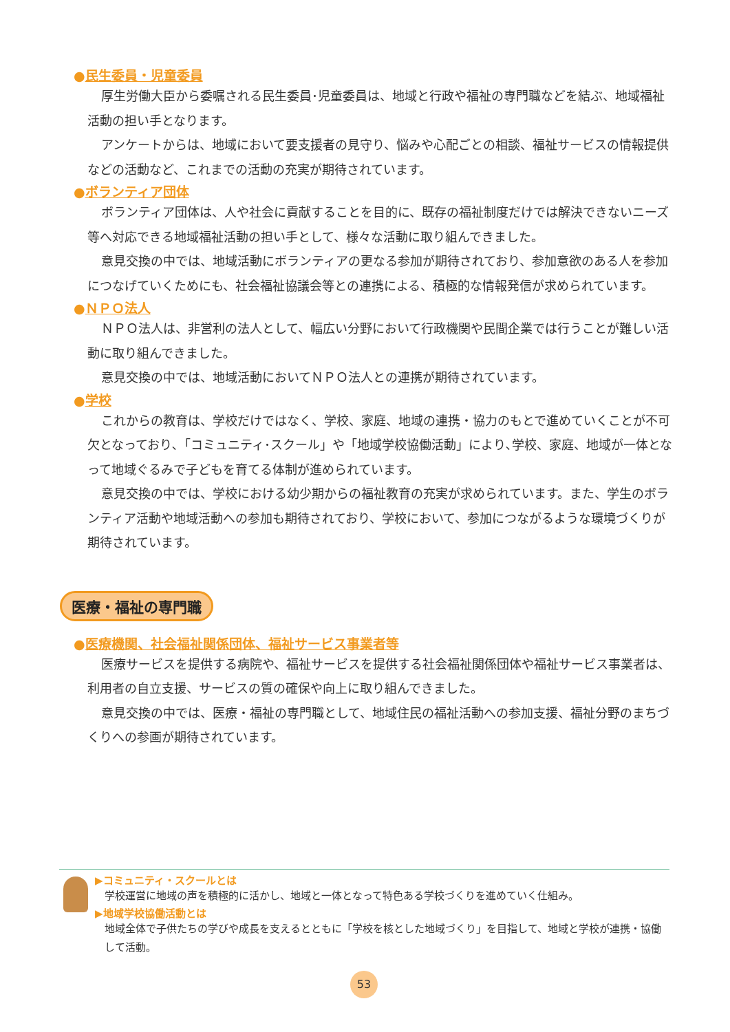●民生委員・児童委員
厚生労働大臣から委嘱される民生委員･児童委員は、地域と行政や福祉の専門職などを結ぶ、地域福祉活動の担い手となります。
アンケートからは、地域において要支援者の見守り、悩みや心配ごとの相談、福祉サービスの情報提供などの活動など、これまでの活動の充実が期待されています。
●ボランティア団体
ボランティア団体は、人や社会に貢献することを目的に、既存の福祉制度だけでは解決できないニーズ等へ対応できる地域福祉活動の担い手として、様々な活動に取り組んできました。
意見交換の中では、地域活動にボランティアの更なる参加が期待されており、参加意欲のある人を参加につなげていくためにも、社会福祉協議会等との連携による、積極的な情報発信が求められています。
●ＮＰＯ法人
ＮＰＯ法人は、非営利の法人として、幅広い分野において行政機関や民間企業では行うことが難しい活動に取り組んできました。
意見交換の中では、地域活動においてＮＰＯ法人との連携が期待されています。
●学校
これからの教育は、学校だけではなく、学校、家庭、地域の連携・協力のもとで進めていくことが不可欠となっており､「コミュニティ･スクール」や「地域学校協働活動」により､学校、家庭、地域が一体となって地域ぐるみで子どもを育てる体制が進められています。
意見交換の中では、学校における幼少期からの福祉教育の充実が求められています。また、学生のボランティア活動や地域活動への参加も期待されており、学校において、参加につながるような環境づくりが期待されています。
医療・福祉の専門職
●医療機関、社会福祉関係団体、福祉サービス事業者等
医療サービスを提供する病院や、福祉サービスを提供する社会福祉関係団体や福祉サービス事業者は、利用者の自立支援、サービスの質の確保や向上に取り組んできました。
意見交換の中では、医療・福祉の専門職として、地域住民の福祉活動への参加支援、福祉分野のまちづくりへの参画が期待されています。
▶コミュニティ・スクールとは
学校運営に地域の声を積極的に活かし、地域と一体となって特色ある学校づくりを進めていく仕組み。
▶地域学校協働活動とは
地域全体で子供たちの学びや成長を支えるとともに「学校を核とした地域づくり」を目指して、地域と学校が連携・協働して活動。
53